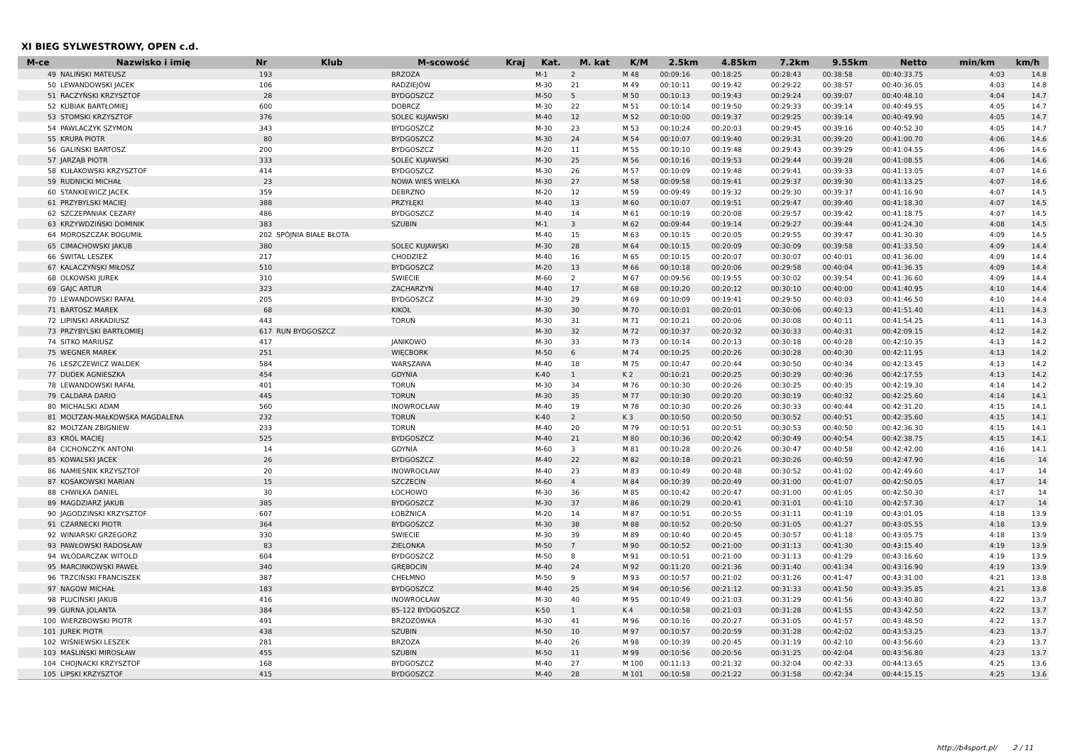XI BIEG SYLWESTROWY, OPEN c.d.
| M-ce | Nazwisko i imię | Nr | Klub | M-scowość | Kraj | Kat. | M. kat | K/M | 2.5km | 4.85km | 7.2km | 9.55km | Netto | min/km | km/h |
| --- | --- | --- | --- | --- | --- | --- | --- | --- | --- | --- | --- | --- | --- | --- | --- |
| 49 | NALIŃSKI MATEUSZ | 193 | | BRZOZA | | M-1 | 2 | M 48 | 00:09:16 | 00:18:25 | 00:28:43 | 00:38:58 | 00:40:33.75 | 4:03 | 14.8 |
| 50 | LEWANDOWSKI JACEK | 106 | | RADZIEJÓW | | M-30 | 21 | M 49 | 00:10:11 | 00:19:42 | 00:29:22 | 00:38:57 | 00:40:36.05 | 4:03 | 14.8 |
| 51 | RACZYŃSKI KRZYSZTOF | 28 | | BYDGOSZCZ | | M-50 | 5 | M 50 | 00:10:13 | 00:19:43 | 00:29:24 | 00:39:07 | 00:40:48.10 | 4:04 | 14.7 |
| 52 | KUBIAK BARTŁOMIEJ | 600 | | DOBRCZ | | M-30 | 22 | M 51 | 00:10:14 | 00:19:50 | 00:29:33 | 00:39:14 | 00:40:49.55 | 4:05 | 14.7 |
| 53 | STOMSKI KRZYSZTOF | 376 | | SOLEC KUJAWSKI | | M-40 | 12 | M 52 | 00:10:00 | 00:19:37 | 00:29:25 | 00:39:14 | 00:40:49.90 | 4:05 | 14.7 |
| 54 | PAWLACZYK SZYMON | 343 | | BYDGOSZCZ | | M-30 | 23 | M 53 | 00:10:24 | 00:20:03 | 00:29:45 | 00:39:16 | 00:40:52.30 | 4:05 | 14.7 |
| 55 | KRUPA PIOTR | 80 | | BYDGOSZCZ | | M-30 | 24 | M 54 | 00:10:07 | 00:19:40 | 00:29:31 | 00:39:20 | 00:41:00.70 | 4:06 | 14.6 |
| 56 | GALIŃSKI BARTOSZ | 200 | | BYDGOSZCZ | | M-20 | 11 | M 55 | 00:10:10 | 00:19:48 | 00:29:43 | 00:39:29 | 00:41:04.55 | 4:06 | 14.6 |
| 57 | JARZĄB PIOTR | 333 | | SOLEC KUJAWSKI | | M-30 | 25 | M 56 | 00:10:16 | 00:19:53 | 00:29:44 | 00:39:28 | 00:41:08.55 | 4:06 | 14.6 |
| 58 | KUŁAKOWSKI KRZYSZTOF | 414 | | BYDGOSZCZ | | M-30 | 26 | M 57 | 00:10:09 | 00:19:48 | 00:29:41 | 00:39:33 | 00:41:13.05 | 4:07 | 14.6 |
| 59 | RUDNICKI MICHAŁ | 23 | | NOWA WIEŚ WIELKA | | M-30 | 27 | M 58 | 00:09:58 | 00:19:41 | 00:29:37 | 00:39:30 | 00:41:13.25 | 4:07 | 14.6 |
| 60 | STANKIEWICZ JACEK | 359 | | DEBRZNO | | M-20 | 12 | M 59 | 00:09:49 | 00:19:32 | 00:29:30 | 00:39:37 | 00:41:16.90 | 4:07 | 14.5 |
| 61 | PRZYBYLSKI MACIEJ | 388 | | PRZYŁĘKI | | M-40 | 13 | M 60 | 00:10:07 | 00:19:51 | 00:29:47 | 00:39:40 | 00:41:18.30 | 4:07 | 14.5 |
| 62 | SZCZEPANIAK CEZARY | 486 | | BYDGOSZCZ | | M-40 | 14 | M 61 | 00:10:19 | 00:20:08 | 00:29:57 | 00:39:42 | 00:41:18.75 | 4:07 | 14.5 |
| 63 | KRZYWDZIŃSKI DOMINIK | 383 | | SZUBIN | | M-1 | 3 | M 62 | 00:09:44 | 00:19:14 | 00:29:27 | 00:39:44 | 00:41:24.30 | 4:08 | 14.5 |
| 64 | MOROSZCZAK BOGUMIŁ | 202 | SPÓJNIA BIAŁE BŁOTA | | | M-40 | 15 | M 63 | 00:10:15 | 00:20:05 | 00:29:55 | 00:39:47 | 00:41:30.30 | 4:09 | 14.5 |
| 65 | CIMACHOWSKI JAKUB | 380 | | SOLEC KUJAWSKI | | M-30 | 28 | M 64 | 00:10:15 | 00:20:09 | 00:30:09 | 00:39:58 | 00:41:33.50 | 4:09 | 14.4 |
| 66 | ŚWITAL LESZEK | 217 | | CHODZIEŻ | | M-40 | 16 | M 65 | 00:10:15 | 00:20:07 | 00:30:07 | 00:40:01 | 00:41:36.00 | 4:09 | 14.4 |
| 67 | KALACZYŃSKI MIŁOSZ | 510 | | BYDGOSZCZ | | M-20 | 13 | M 66 | 00:10:18 | 00:20:06 | 00:29:58 | 00:40:04 | 00:41:36.35 | 4:09 | 14.4 |
| 68 | OLKOWSKI JUREK | 310 | | ŚWIECIE | | M-60 | 2 | M 67 | 00:09:56 | 00:19:55 | 00:30:02 | 00:39:54 | 00:41:36.60 | 4:09 | 14.4 |
| 69 | GAJC ARTUR | 323 | | ZACHARZYN | | M-40 | 17 | M 68 | 00:10:20 | 00:20:12 | 00:30:10 | 00:40:00 | 00:41:40.95 | 4:10 | 14.4 |
| 70 | LEWANDOWSKI RAFAŁ | 205 | | BYDGOSZCZ | | M-30 | 29 | M 69 | 00:10:09 | 00:19:41 | 00:29:50 | 00:40:03 | 00:41:46.50 | 4:10 | 14.4 |
| 71 | BARTOSZ MAREK | 68 | | KIKÓŁ | | M-30 | 30 | M 70 | 00:10:01 | 00:20:01 | 00:30:06 | 00:40:13 | 00:41:51.40 | 4:11 | 14.3 |
| 72 | LIPINSKI ARKADIUSZ | 443 | | TORUŃ | | M-30 | 31 | M 71 | 00:10:21 | 00:20:06 | 00:30:08 | 00:40:11 | 00:41:54.25 | 4:11 | 14.3 |
| 73 | PRZYBYLSKI BARTŁOMIEJ | 617 | RUN BYDGOSZCZ | | | M-30 | 32 | M 72 | 00:10:37 | 00:20:32 | 00:30:33 | 00:40:31 | 00:42:09.15 | 4:12 | 14.2 |
| 74 | SITKO MARIUSZ | 417 | | JANIKOWO | | M-30 | 33 | M 73 | 00:10:14 | 00:20:13 | 00:30:18 | 00:40:28 | 00:42:10.35 | 4:13 | 14.2 |
| 75 | WEGNER MAREK | 251 | | WIĘCBORK | | M-50 | 6 | M 74 | 00:10:25 | 00:20:26 | 00:30:28 | 00:40:30 | 00:42:11.95 | 4:13 | 14.2 |
| 76 | LESZCZEWICZ WALDEK | 584 | | WARSZAWA | | M-40 | 18 | M 75 | 00:10:47 | 00:20:44 | 00:30:50 | 00:40:34 | 00:42:13.45 | 4:13 | 14.2 |
| 77 | DUDEK AGNIESZKA | 454 | | GDYNIA | | K-40 | 1 | K 2 | 00:10:21 | 00:20:25 | 00:30:29 | 00:40:36 | 00:42:17.55 | 4:13 | 14.2 |
| 78 | LEWANDOWSKI RAFAŁ | 401 | | TORUŃ | | M-30 | 34 | M 76 | 00:10:30 | 00:20:26 | 00:30:25 | 00:40:35 | 00:42:19.30 | 4:14 | 14.2 |
| 79 | CALDARA DARIO | 445 | | TORUN | | M-30 | 35 | M 77 | 00:10:30 | 00:20:20 | 00:30:19 | 00:40:32 | 00:42:25.60 | 4:14 | 14.1 |
| 80 | MICHALSKI ADAM | 560 | | INOWROCŁAW | | M-40 | 19 | M 78 | 00:10:30 | 00:20:26 | 00:30:33 | 00:40:44 | 00:42:31.20 | 4:15 | 14.1 |
| 81 | MOLTZAN-MAŁKOWSKA MAGDALENA | 232 | | TORUŃ | | K-40 | 2 | K 3 | 00:10:50 | 00:20:50 | 00:30:52 | 00:40:51 | 00:42:35.60 | 4:15 | 14.1 |
| 82 | MOLTZAN ZBIGNIEW | 233 | | TORUŃ | | M-40 | 20 | M 79 | 00:10:51 | 00:20:51 | 00:30:53 | 00:40:50 | 00:42:36.30 | 4:15 | 14.1 |
| 83 | KRÓL MACIEJ | 525 | | BYDGOSZCZ | | M-40 | 21 | M 80 | 00:10:36 | 00:20:42 | 00:30:49 | 00:40:54 | 00:42:38.75 | 4:15 | 14.1 |
| 84 | CICHOŃCZYK ANTONI | 14 | | GDYNIA | | M-60 | 3 | M 81 | 00:10:28 | 00:20:26 | 00:30:47 | 00:40:58 | 00:42:42.00 | 4:16 | 14.1 |
| 85 | KOWALSKI JACEK | 26 | | BYDGOSZCZ | | M-40 | 22 | M 82 | 00:10:18 | 00:20:21 | 00:30:26 | 00:40:59 | 00:42:47.90 | 4:16 | 14 |
| 86 | NAMIEŚNIK KRZYSZTOF | 20 | | INOWROCŁAW | | M-40 | 23 | M 83 | 00:10:49 | 00:20:48 | 00:30:52 | 00:41:02 | 00:42:49.60 | 4:17 | 14 |
| 87 | KOSAKOWSKI MARIAN | 15 | | SZCZECIN | | M-60 | 4 | M 84 | 00:10:39 | 00:20:49 | 00:31:00 | 00:41:07 | 00:42:50.05 | 4:17 | 14 |
| 88 | CHWIŁKA DANIEL | 30 | | ŁOCHOWO | | M-30 | 36 | M 85 | 00:10:42 | 00:20:47 | 00:31:00 | 00:41:05 | 00:42:50.30 | 4:17 | 14 |
| 89 | MAGDZIARZ JAKUB | 385 | | BYDGOSZCZ | | M-30 | 37 | M 86 | 00:10:29 | 00:20:41 | 00:31:01 | 00:41:10 | 00:42:57.30 | 4:17 | 14 |
| 90 | JAGODZIŃSKI KRZYSZTOF | 607 | | ŁOBŻNICA | | M-20 | 14 | M 87 | 00:10:51 | 00:20:55 | 00:31:11 | 00:41:19 | 00:43:01.05 | 4:18 | 13.9 |
| 91 | CZARNECKI PIOTR | 364 | | BYDGOSZCZ | | M-30 | 38 | M 88 | 00:10:52 | 00:20:50 | 00:31:05 | 00:41:27 | 00:43:05.55 | 4:18 | 13.9 |
| 92 | WINIARSKI GRZEGORZ | 330 | | ŚWIECIE | | M-30 | 39 | M 89 | 00:10:40 | 00:20:45 | 00:30:57 | 00:41:18 | 00:43:05.75 | 4:18 | 13.9 |
| 93 | PAWŁOWSKI RADOSŁAW | 83 | | ZIELONKA | | M-50 | 7 | M 90 | 00:10:52 | 00:21:00 | 00:31:13 | 00:41:30 | 00:43:15.40 | 4:19 | 13.9 |
| 94 | WŁÓDARCZAK WITOLD | 604 | | BYDGOSZCZ | | M-50 | 8 | M 91 | 00:10:51 | 00:21:00 | 00:31:13 | 00:41:29 | 00:43:16.60 | 4:19 | 13.9 |
| 95 | MARCINKOWSKI PAWEŁ | 340 | | GRĘBOCIN | | M-40 | 24 | M 92 | 00:11:20 | 00:21:36 | 00:31:40 | 00:41:34 | 00:43:16.90 | 4:19 | 13.9 |
| 96 | TRZCIŃSKI FRANCISZEK | 387 | | CHEŁMNO | | M-50 | 9 | M 93 | 00:10:57 | 00:21:02 | 00:31:26 | 00:41:47 | 00:43:31.00 | 4:21 | 13.8 |
| 97 | NAGOW MICHAŁ | 183 | | BYDGOSZCZ | | M-40 | 25 | M 94 | 00:10:56 | 00:21:12 | 00:31:33 | 00:41:50 | 00:43:35.85 | 4:21 | 13.8 |
| 98 | PLUCIŃSKI JAKUB | 416 | | INOWROCŁAW | | M-30 | 40 | M 95 | 00:10:49 | 00:21:03 | 00:31:29 | 00:41:56 | 00:43:40.80 | 4:22 | 13.7 |
| 99 | GURNA JOLANTA | 384 | | 85-122 BYDGOSZCZ | | K-50 | 1 | K 4 | 00:10:58 | 00:21:03 | 00:31:28 | 00:41:55 | 00:43:42.50 | 4:22 | 13.7 |
| 100 | WIERZBOWSKI PIOTR | 491 | | BRZOZÓWKA | | M-30 | 41 | M 96 | 00:10:16 | 00:20:27 | 00:31:05 | 00:41:57 | 00:43:48.50 | 4:22 | 13.7 |
| 101 | JUREK PIOTR | 438 | | SZUBIN | | M-50 | 10 | M 97 | 00:10:57 | 00:20:59 | 00:31:28 | 00:42:02 | 00:43:53.25 | 4:23 | 13.7 |
| 102 | WIŚNIEWSKI LESZEK | 281 | | BRZOZA | | M-40 | 26 | M 98 | 00:10:39 | 00:20:45 | 00:31:19 | 00:42:10 | 00:43:56.60 | 4:23 | 13.7 |
| 103 | MAŚLIŃSKI MIROSŁAW | 455 | | SZUBIN | | M-50 | 11 | M 99 | 00:10:56 | 00:20:56 | 00:31:25 | 00:42:04 | 00:43:56.80 | 4:23 | 13.7 |
| 104 | CHOJNACKI KRZYSZTOF | 168 | | BYDGOSZCZ | | M-40 | 27 | M 100 | 00:11:13 | 00:21:32 | 00:32:04 | 00:42:33 | 00:44:13.65 | 4:25 | 13.6 |
| 105 | LIPSKI KRZYSZTOF | 415 | | BYDGOSZCZ | | M-40 | 28 | M 101 | 00:10:58 | 00:21:22 | 00:31:58 | 00:42:34 | 00:44:15.15 | 4:25 | 13.6 |
http://b4sport.pl/ 2 / 11